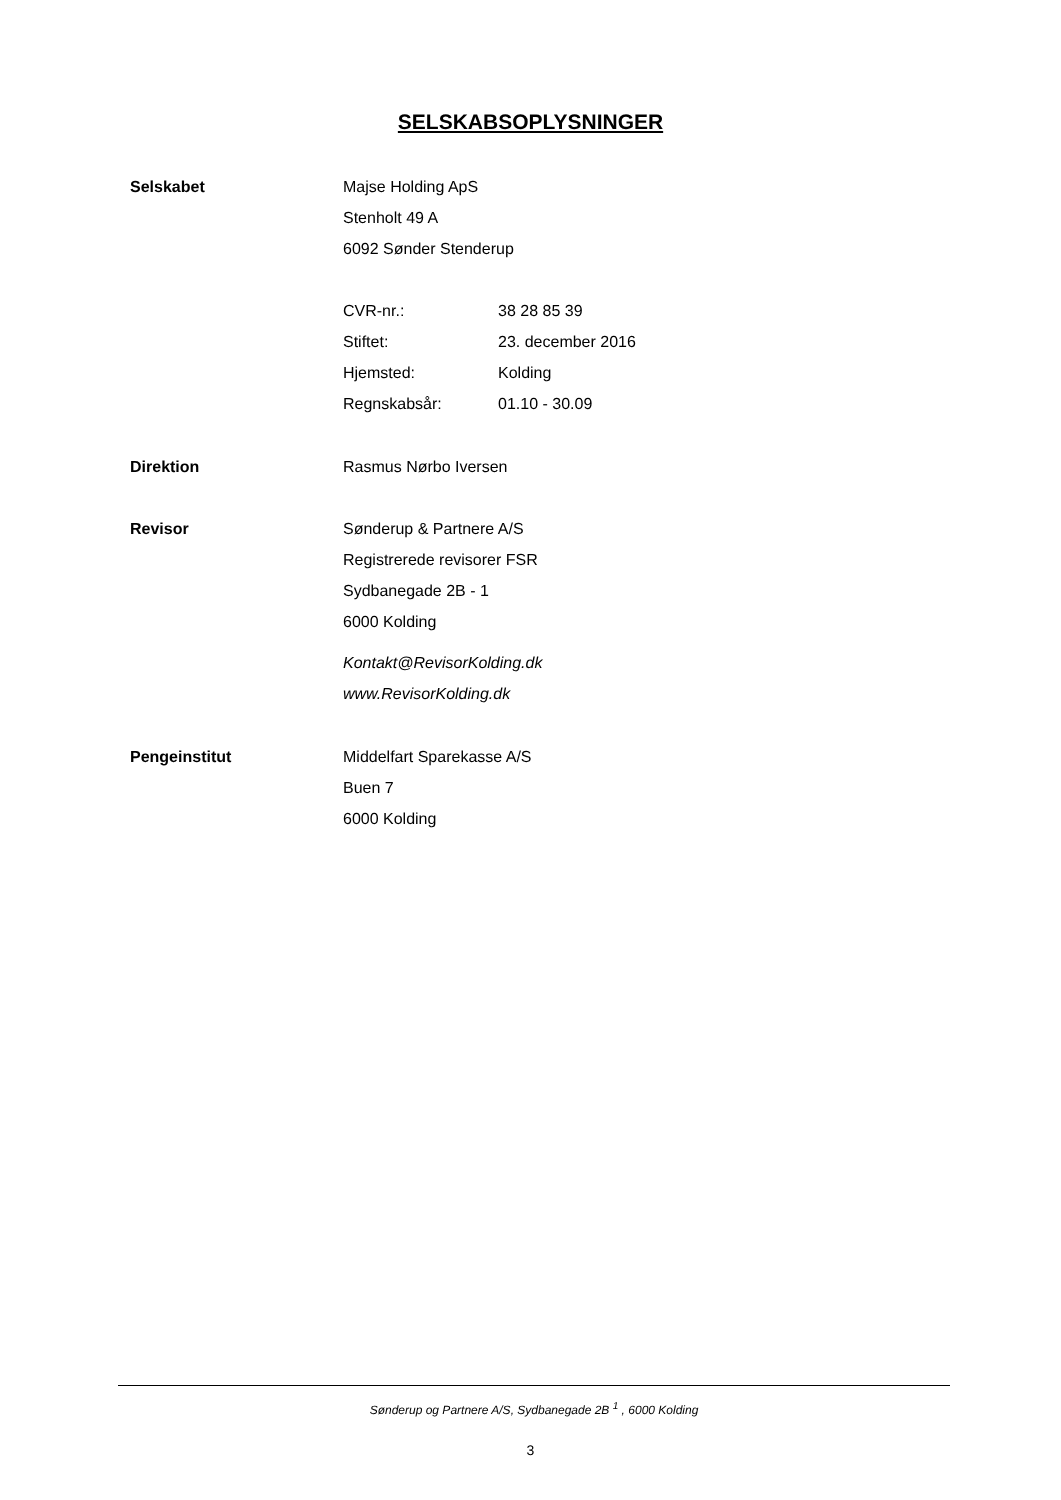SELSKABSOPLYSNINGER
Selskabet
Majse Holding ApS
Stenholt 49 A
6092 Sønder Stenderup
CVR-nr.: 38 28 85 39
Stiftet: 23. december 2016
Hjemsted: Kolding
Regnskabsår: 01.10 - 30.09
Direktion
Rasmus Nørbo Iversen
Revisor
Sønderup & Partnere A/S
Registrerede revisorer FSR
Sydbanegade 2B - 1
6000 Kolding
Kontakt@RevisorKolding.dk
www.RevisorKolding.dk
Pengeinstitut
Middelfart Sparekasse A/S
Buen 7
6000 Kolding
Sønderup og Partnere A/S, Sydbanegade 2B <sup>1</sup> , 6000 Kolding
3